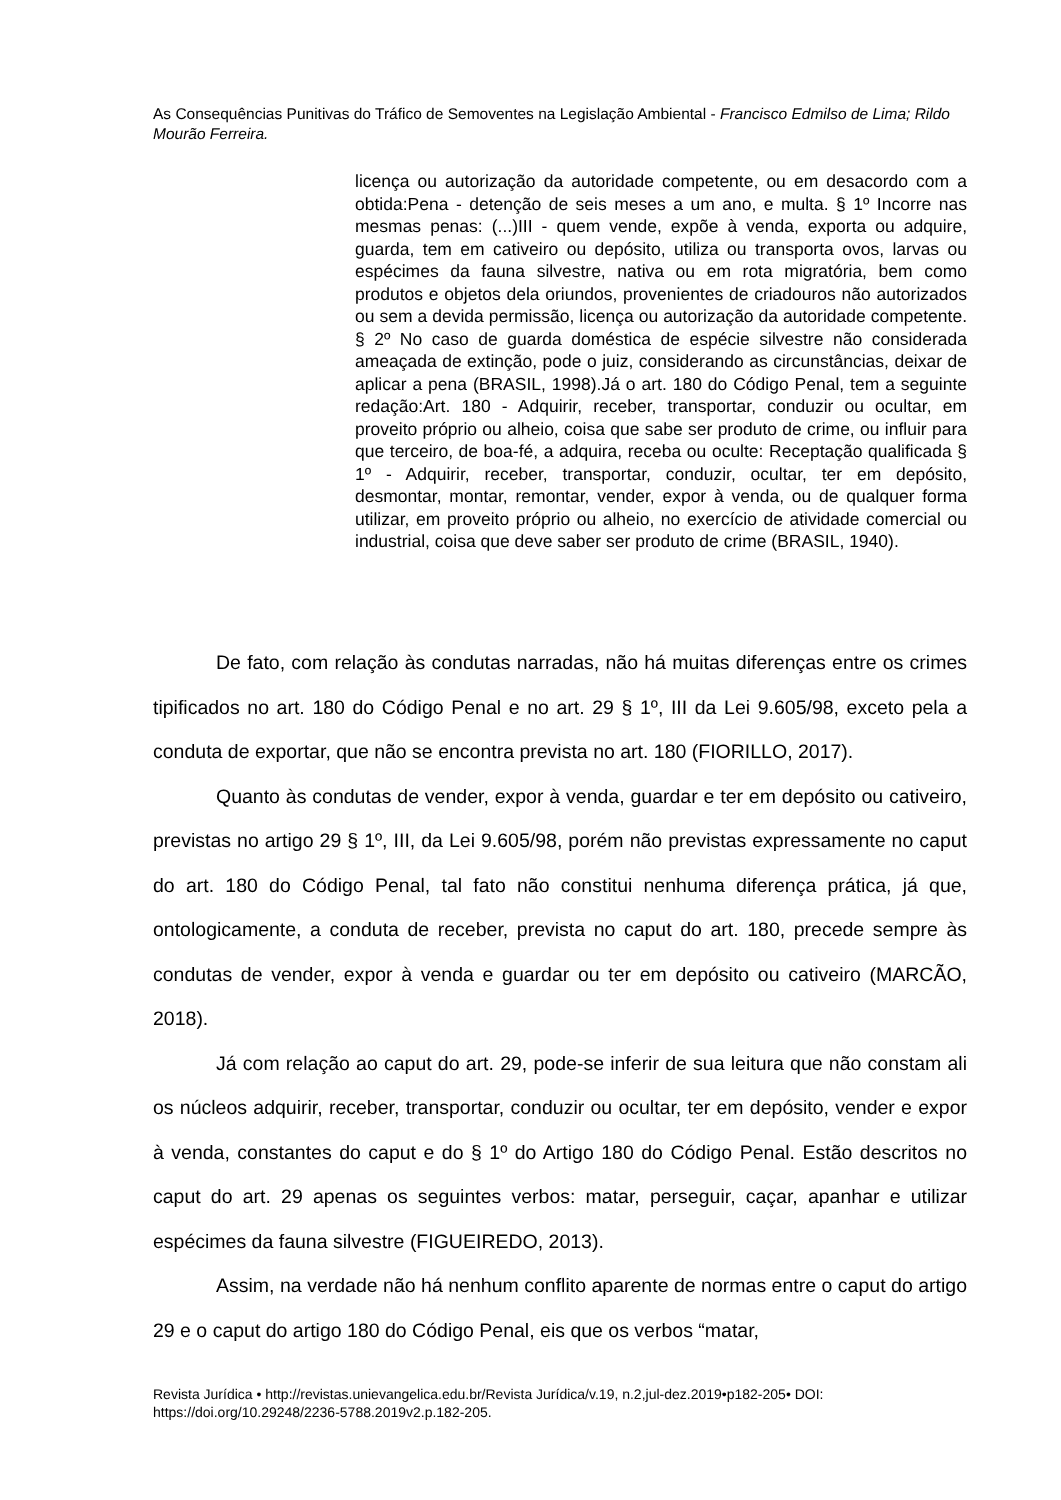As Consequências Punitivas do Tráfico de Semoventes na Legislação Ambiental - Francisco Edmilso de Lima; Rildo Mourão Ferreira.
licença ou autorização da autoridade competente, ou em desacordo com a obtida:Pena - detenção de seis meses a um ano, e multa. § 1º Incorre nas mesmas penas: (...)III - quem vende, expõe à venda, exporta ou adquire, guarda, tem em cativeiro ou depósito, utiliza ou transporta ovos, larvas ou espécimes da fauna silvestre, nativa ou em rota migratória, bem como produtos e objetos dela oriundos, provenientes de criadouros não autorizados ou sem a devida permissão, licença ou autorização da autoridade competente. § 2º No caso de guarda doméstica de espécie silvestre não considerada ameaçada de extinção, pode o juiz, considerando as circunstâncias, deixar de aplicar a pena (BRASIL, 1998).Já o art. 180 do Código Penal, tem a seguinte redação:Art. 180 - Adquirir, receber, transportar, conduzir ou ocultar, em proveito próprio ou alheio, coisa que sabe ser produto de crime, ou influir para que terceiro, de boa-fé, a adquira, receba ou oculte: Receptação qualificada § 1º - Adquirir, receber, transportar, conduzir, ocultar, ter em depósito, desmontar, montar, remontar, vender, expor à venda, ou de qualquer forma utilizar, em proveito próprio ou alheio, no exercício de atividade comercial ou industrial, coisa que deve saber ser produto de crime (BRASIL, 1940).
De fato, com relação às condutas narradas, não há muitas diferenças entre os crimes tipificados no art. 180 do Código Penal e no art. 29 § 1º, III da Lei 9.605/98, exceto pela a conduta de exportar, que não se encontra prevista no art. 180 (FIORILLO, 2017).
Quanto às condutas de vender, expor à venda, guardar e ter em depósito ou cativeiro, previstas no artigo 29 § 1º, III, da Lei 9.605/98, porém não previstas expressamente no caput do art. 180 do Código Penal, tal fato não constitui nenhuma diferença prática, já que, ontologicamente, a conduta de receber, prevista no caput do art. 180, precede sempre às condutas de vender, expor à venda e guardar ou ter em depósito ou cativeiro (MARCÃO, 2018).
Já com relação ao caput do art. 29, pode-se inferir de sua leitura que não constam ali os núcleos adquirir, receber, transportar, conduzir ou ocultar, ter em depósito, vender e expor à venda, constantes do caput e do § 1º do Artigo 180 do Código Penal. Estão descritos no caput do art. 29 apenas os seguintes verbos: matar, perseguir, caçar, apanhar e utilizar espécimes da fauna silvestre (FIGUEIREDO, 2013).
Assim, na verdade não há nenhum conflito aparente de normas entre o caput do artigo 29 e o caput do artigo 180 do Código Penal, eis que os verbos “matar,
Revista Jurídica • http://revistas.unievangelica.edu.br/Revista Jurídica/v.19, n.2,jul-dez.2019•p182-205• DOI: https://doi.org/10.29248/2236-5788.2019v2.p.182-205.